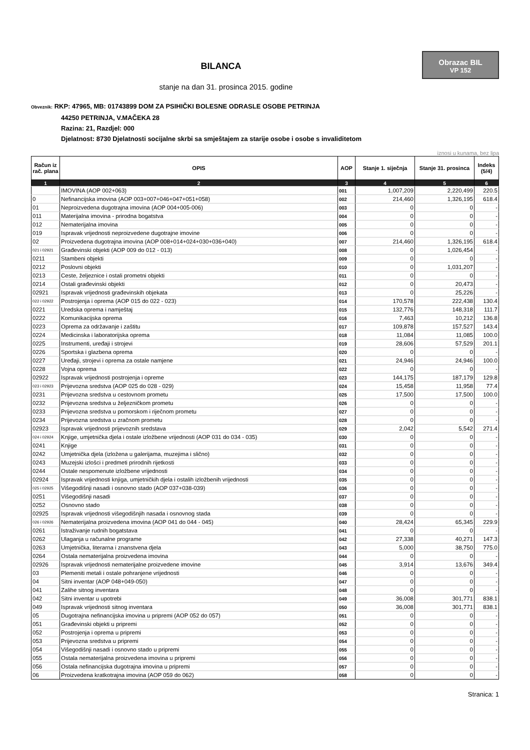Obrazac BIL
VP 152
BILANCA
stanje na dan 31. prosinca 2015. godine
Obveznik: RKP: 47965, MB: 01743899 DOM ZA PSIHIČKI BOLESNE ODRASLE OSOBE PETRINJA
44250 PETRINJA, V.MAČEKA 28
Razina: 21, Razdjel: 000
Djelatnost: 8730 Djelatnosti socijalne skrbi sa smještajem za starije osobe i osobe s invaliditetom
iznosi u kunama, bez lipa
| Račun iz rač. plana | OPIS | AOP | Stanje 1. siječnja | Stanje 31. prosinca | Indeks (5/4) |
| --- | --- | --- | --- | --- | --- |
| 1 | 2 | 3 | 4 | 5 | 6 |
| | IMOVINA (AOP 002+063) | 001 | 1,007,209 | 2,220,499 | 220.5 |
| 0 | Nefinancijska imovina (AOP 003+007+046+047+051+058) | 002 | 214,460 | 1,326,195 | 618.4 |
| 01 | Neproizvedena dugotrajna imovina (AOP 004+005-006) | 003 | 0 | 0 | - |
| 011 | Materijalna imovina - prirodna bogatstva | 004 | 0 | 0 | - |
| 012 | Nematerijalna imovina | 005 | 0 | 0 | - |
| 019 | Ispravak vrijednosti neproizvedene dugotrajne imovine | 006 | 0 | 0 | - |
| 02 | Proizvedena dugotrajna imovina (AOP 008+014+024+030+036+040) | 007 | 214,460 | 1,326,195 | 618.4 |
| 021 i 02921 | Građevinski objekti (AOP 009 do 012 - 013) | 008 | 0 | 1,026,454 | - |
| 0211 | Stambeni objekti | 009 | 0 | 0 | - |
| 0212 | Poslovni objekti | 010 | 0 | 1,031,207 | - |
| 0213 | Ceste, željeznice i ostali prometni objekti | 011 | 0 | 0 | - |
| 0214 | Ostali građevinski objekti | 012 | 0 | 20,473 | - |
| 02921 | Ispravak vrijednosti građevinskih objekata | 013 | 0 | 25,226 | - |
| 022 i 02922 | Postrojenja i oprema (AOP 015 do 022 - 023) | 014 | 170,578 | 222,438 | 130.4 |
| 0221 | Uredska oprema i namještaj | 015 | 132,776 | 148,318 | 111.7 |
| 0222 | Komunikacijska oprema | 016 | 7,463 | 10,212 | 136.8 |
| 0223 | Oprema za održavanje i zaštitu | 017 | 109,878 | 157,527 | 143.4 |
| 0224 | Medicinska i laboratorijska oprema | 018 | 11,084 | 11,085 | 100.0 |
| 0225 | Instrumenti, uređaji i strojevi | 019 | 28,606 | 57,529 | 201.1 |
| 0226 | Sportska i glazbena oprema | 020 | 0 | 0 | - |
| 0227 | Uređaji, strojevi i oprema za ostale namjene | 021 | 24,946 | 24,946 | 100.0 |
| 0228 | Vojna oprema | 022 | 0 | 0 | - |
| 02922 | Ispravak vrijednosti postrojenja i opreme | 023 | 144,175 | 187,179 | 129.8 |
| 023 i 02923 | Prijevozna sredstva (AOP 025 do 028 - 029) | 024 | 15,458 | 11,958 | 77.4 |
| 0231 | Prijevozna sredstva u cestovnom prometu | 025 | 17,500 | 17,500 | 100.0 |
| 0232 | Prijevozna sredstva u željezničkom prometu | 026 | 0 | 0 | - |
| 0233 | Prijevozna sredstva u pomorskom i riječnom prometu | 027 | 0 | 0 | - |
| 0234 | Prijevozna sredstva u zračnom prometu | 028 | 0 | 0 | - |
| 02923 | Ispravak vrijednosti prijevoznih sredstava | 029 | 2,042 | 5,542 | 271.4 |
| 024 i 02924 | Knjige, umjetnička djela i ostale izložbene vrijednosti (AOP 031 do 034 - 035) | 030 | 0 | 0 | - |
| 0241 | Knjige | 031 | 0 | 0 | - |
| 0242 | Umjetnička djela (izložena u galerijama, muzejima i slično) | 032 | 0 | 0 | - |
| 0243 | Muzejski izlošci i predmeti prirodnih rijetkosti | 033 | 0 | 0 | - |
| 0244 | Ostale nespomenute izložbene vrijednosti | 034 | 0 | 0 | - |
| 02924 | Ispravak vrijednosti knjiga, umjetničkih djela i ostalih izložbenih vrijednosti | 035 | 0 | 0 | - |
| 025 i 02925 | Višegodišnji nasadi i osnovno stado (AOP 037+038-039) | 036 | 0 | 0 | - |
| 0251 | Višegodišnji nasadi | 037 | 0 | 0 | - |
| 0252 | Osnovno stado | 038 | 0 | 0 | - |
| 02925 | Ispravak vrijednosti višegodišnjih nasada i osnovnog stada | 039 | 0 | 0 | - |
| 026 i 02926 | Nematerijalna proizvedena imovina (AOP 041 do 044 - 045) | 040 | 28,424 | 65,345 | 229.9 |
| 0261 | Istraživanje rudnih bogatstava | 041 | 0 | 0 | - |
| 0262 | Ulaganja u računalne programe | 042 | 27,338 | 40,271 | 147.3 |
| 0263 | Umjetnička, literarna i znanstvena djela | 043 | 5,000 | 38,750 | 775.0 |
| 0264 | Ostala nematerijalna proizvedena imovina | 044 | 0 | 0 | - |
| 02926 | Ispravak vrijednosti nematerijalne proizvedene imovine | 045 | 3,914 | 13,676 | 349.4 |
| 03 | Plemeniti metali i ostale pohranjene vrijednosti | 046 | 0 | 0 | - |
| 04 | Sitni inventar (AOP 048+049-050) | 047 | 0 | 0 | - |
| 041 | Zalihe sitnog inventara | 048 | 0 | 0 | - |
| 042 | Sitni inventar u upotrebi | 049 | 36,008 | 301,771 | 838.1 |
| 049 | Ispravak vrijednosti sitnog inventara | 050 | 36,008 | 301,771 | 838.1 |
| 05 | Dugotrajna nefinancijska imovina u pripremi (AOP 052 do 057) | 051 | 0 | 0 | - |
| 051 | Građevinski objekti u pripremi | 052 | 0 | 0 | - |
| 052 | Postrojenja i oprema u pripremi | 053 | 0 | 0 | - |
| 053 | Prijevozna sredstva u pripremi | 054 | 0 | 0 | - |
| 054 | Višegodišnji nasadi i osnovno stado u pripremi | 055 | 0 | 0 | - |
| 055 | Ostala nematerijalna proizvedena imovina u pripremi | 056 | 0 | 0 | - |
| 056 | Ostala nefinancijska dugotrajna imovina u pripremi | 057 | 0 | 0 | - |
| 06 | Proizvedena kratkotrajna imovina (AOP 059 do 062) | 058 | 0 | 0 | - |
Stranica: 1